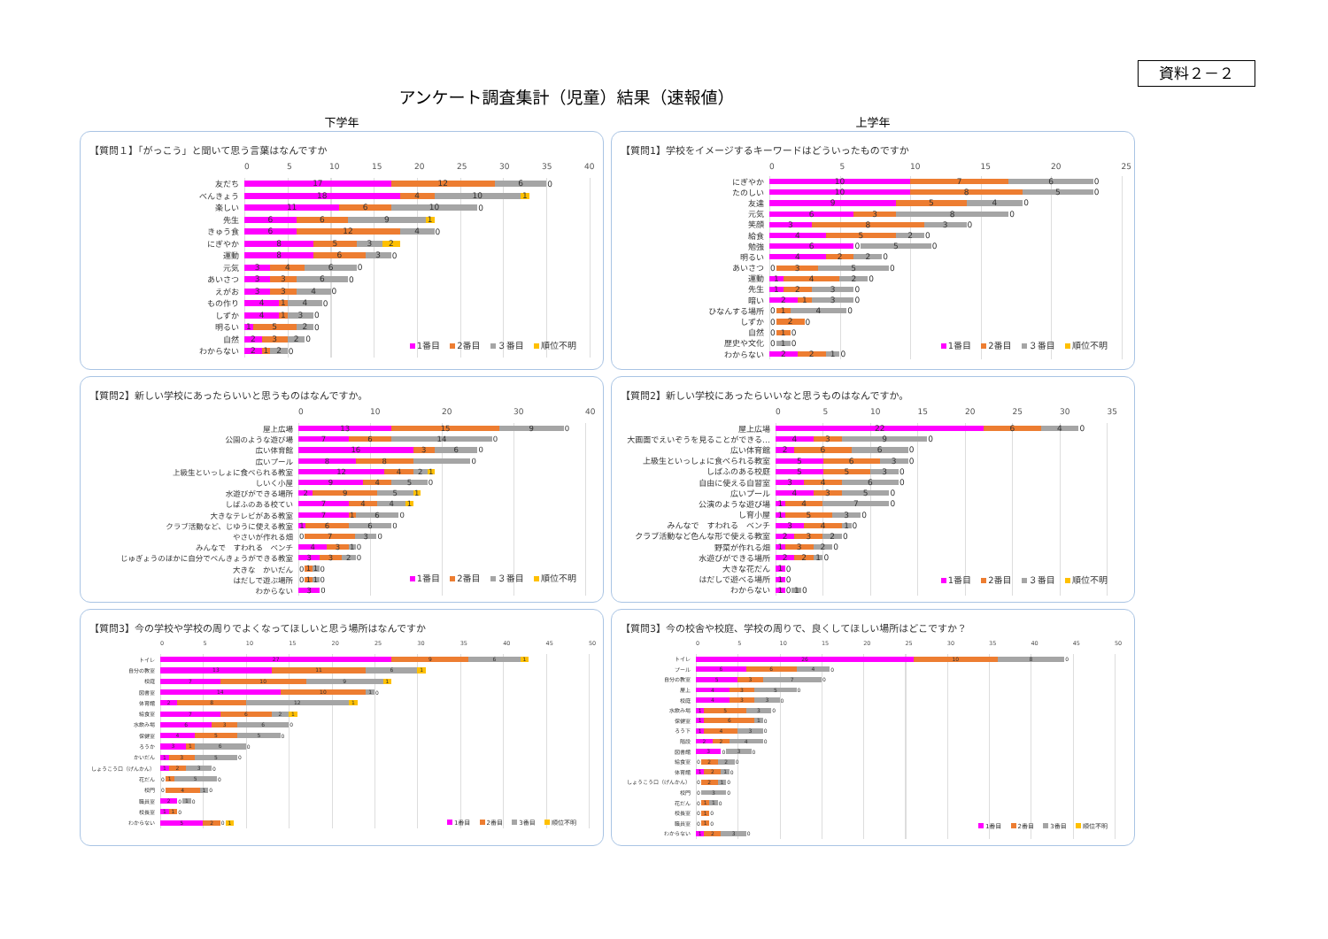資料２－２
アンケート調査集計（児童）結果（速報値）
下学年
【質問１】「がっこう」と聞いて思う言葉はなんですか
0 5 10 15 20 25 30 35 40
友だち 17 12 6 0
べんきょう 18 4 10 1
楽しい 11 6 10 0
先生 6 6 9 1
きゅう食 6 12 4 0
にぎやか 8 5 3 2
運動 8 6 3 0
元気 3 4 6 0
あいさつ 3 3 6 0
えがお 3 3 4 0
もの作り 4 1 4 0
しずか 4 1 3 0
明るい 1 5 2 0
自然 2 3 2 0
わからない 2 1 2 0
1番目 2番目 ３番目 順位不明
【質問2】新しい学校にあったらいいと思うものはなんですか。
0 10 20 30 40
屋上広場 13 15 9 0
公園のような遊び場 7 6 14 0
広い体育館 16 3 6 0
広いプール 8 8 0
上級生といっしょに食べられる教室 12 4 2 1
しいく小屋 9 4 5 0
水遊びができる場所 2 9 5 1
しばふのある校てい 7 4 4 1
大きなテレビがある教室 7 1 6 0
クラブ活動など、じゆうに使える教室 1 6 6 0
やさいが作れる畑 0 7 3 0
みんなで　すわれる　ベンチ 4 3 1 0
じゅぎょうのほかに自分でべんきょうができる教室 3 3 2 0
大きな　かいだん 0 1 1 0
はだしで遊ぶ場所 0 1 1 0
わからない 3 0
1番目 2番目 ３番目 順位不明
【質問3】今の学校や学校の周りでよくなってほしいと思う場所はなんですか
0 5 10 15 20 25 30 35 40 45 50
トイレ 27 9 6 1
自分の教室 13 11 6 1
校庭 7 10 9 1
図書室 14 10 1 0
体育館 2 8 12 1
給食室 7 6 2 1
水飲み場 6 3 6 0
保健室 4 5 5 0
ろうか 3 1 6 0
かいだん 1 3 5 0
しょうこう口（げんかん） 1 2 3 0
花だん 0 1 5 0
校門 0 4 1 0
職員室 2 0 1 0
校長室 1 1 0
わからない 5 2 0 1
1番目 2番目 3番目 順位不明
上学年
【質問1】学校をイメージするキーワードはどういったものですか
0 5 10 15 20 25
にぎやか 10 7 6 0
たのしい 10 8 5 0
友達 9 5 4 0
元気 6 3 8 0
笑顔 3 8 3 0
給食 4 5 2 0
勉強 6 0 5 0
明るい 4 2 2 0
あいさつ 0 3 5 0
運動 1 4 2 0
先生 1 2 3 0
暗い 2 1 3 0
ひなんする場所 0 1 4 0
しずか 0 2 0
自然 0 1 0
歴史や文化 0 1 0
わからない 2 2 1 0
1番目 2番目 ３番目 順位不明
【質問2】新しい学校にあったらいいなと思うものはなんですか。
0 5 10 15 20 25 30 35
屋上広場 22 6 4 0
大画面でえいぞうを見ることができる… 4 3 9 0
広い体育館 2 6 6 0
上級生といっしょに食べられる教室 5 6 3 0
しばふのある校庭 5 5 3 0
自由に使える自習室 3 4 6 0
広いプール 4 3 5 0
公演のような遊び場 1 4 7 0
し育小屋 1 5 3 0
みんなで　すわれる　ベンチ 3 4 1 0
クラブ活動など色んな形で使える教室 2 3 2 0
野菜が作れる畑 1 3 2 0
水遊びができる場所 2 2 1 0
大きな花だん 1 0
はだしで遊べる場所 1 0
わからない 1 0 1 0
1番目 2番目 ３番目 順位不明
【質問3】今の校舎や校庭、学校の周りで、良くしてほしい場所はどこですか？
0 5 10 15 20 25 30 35 40 45 50
トイレ 26 10 8 0
プール 6 6 4 0
自分の教室 5 3 7 0
屋上 4 3 5 0
校庭 4 3 3 0
水飲み場 1 5 3 0
保健室 1 6 1 0
ろう下 1 4 3 0
階段 2 2 4 0
図書館 3 0 3 0
給食室 0 2 2 0
体育館 1 2 1 0
しょうこう口（げんかん） 0 2 1 0
校門 0 3 0
花だん 0 1 1 0
校長室 0 1 0
職員室 0 1 0
わからない 1 2 3 0
1番目 2番目 3番目 順位不明